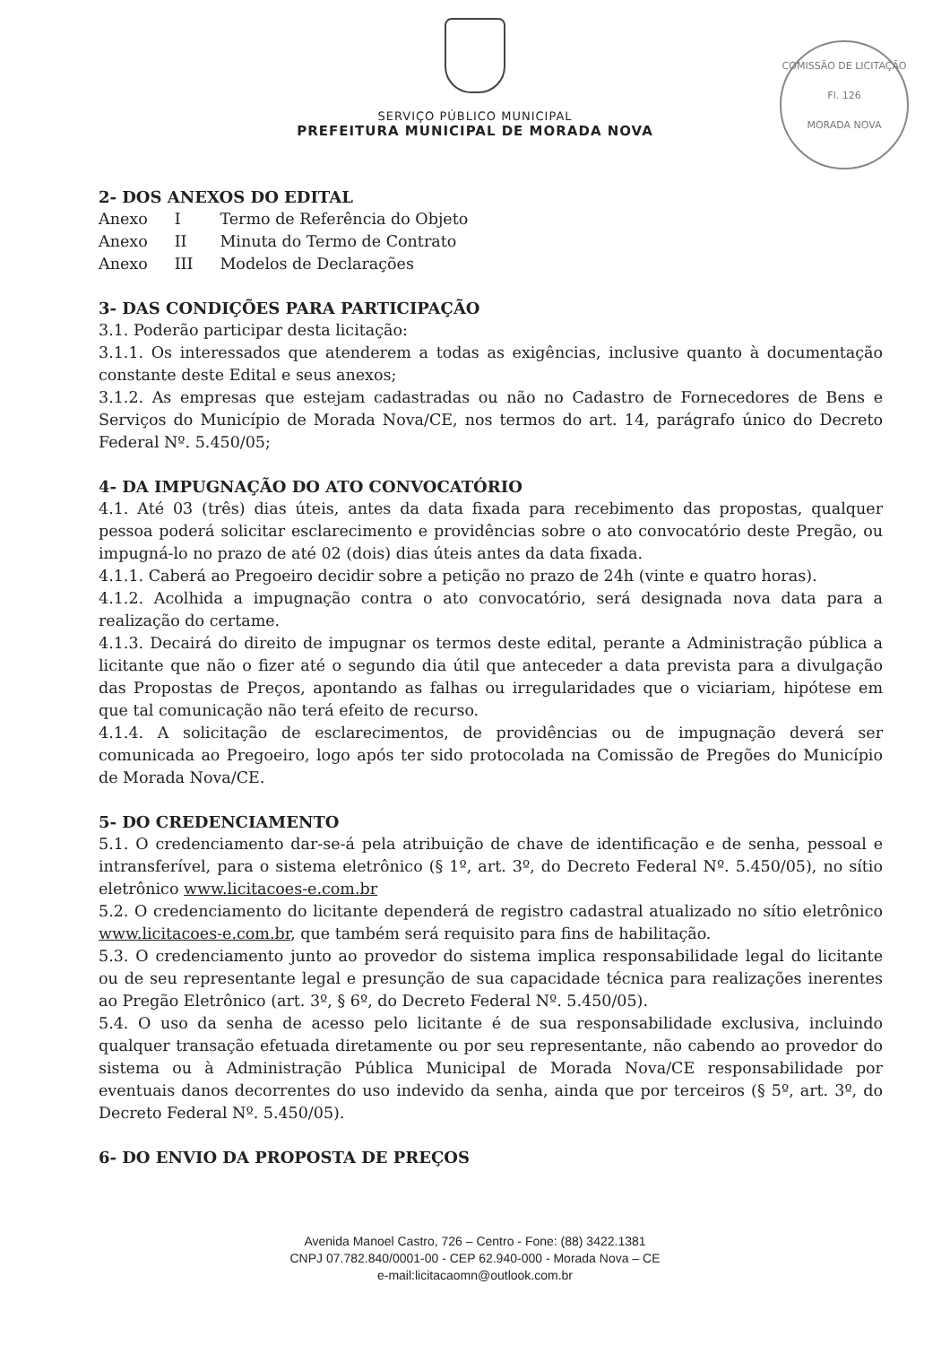COMISSÃO DE LICITAÇÃO
Fl. 126
MORADA NOVA
SERVIÇO PÚBLICO MUNICIPAL
PREFEITURA MUNICIPAL DE MORADA NOVA
2- DOS ANEXOS DO EDITAL
| Anexo | I | Termo de Referência do Objeto |
| Anexo | II | Minuta do Termo de Contrato |
| Anexo | III | Modelos de Declarações |
3- DAS CONDIÇÕES PARA PARTICIPAÇÃO
3.1. Poderão participar desta licitação:
3.1.1. Os interessados que atenderem a todas as exigências, inclusive quanto à documentação constante deste Edital e seus anexos;
3.1.2. As empresas que estejam cadastradas ou não no Cadastro de Fornecedores de Bens e Serviços do Município de Morada Nova/CE, nos termos do art. 14, parágrafo único do Decreto Federal Nº. 5.450/05;
4- DA IMPUGNAÇÃO DO ATO CONVOCATÓRIO
4.1. Até 03 (três) dias úteis, antes da data fixada para recebimento das propostas, qualquer pessoa poderá solicitar esclarecimento e providências sobre o ato convocatório deste Pregão, ou impugná-lo no prazo de até 02 (dois) dias úteis antes da data fixada.
4.1.1. Caberá ao Pregoeiro decidir sobre a petição no prazo de 24h (vinte e quatro horas).
4.1.2. Acolhida a impugnação contra o ato convocatório, será designada nova data para a realização do certame.
4.1.3. Decairá do direito de impugnar os termos deste edital, perante a Administração pública a licitante que não o fizer até o segundo dia útil que anteceder a data prevista para a divulgação das Propostas de Preços, apontando as falhas ou irregularidades que o viciariam, hipótese em que tal comunicação não terá efeito de recurso.
4.1.4. A solicitação de esclarecimentos, de providências ou de impugnação deverá ser comunicada ao Pregoeiro, logo após ter sido protocolada na Comissão de Pregões do Município de Morada Nova/CE.
5- DO CREDENCIAMENTO
5.1. O credenciamento dar-se-á pela atribuição de chave de identificação e de senha, pessoal e intransferível, para o sistema eletrônico (§ 1º, art. 3º, do Decreto Federal Nº. 5.450/05), no sítio eletrônico www.licitacoes-e.com.br
5.2. O credenciamento do licitante dependerá de registro cadastral atualizado no sítio eletrônico www.licitacoes-e.com.br, que também será requisito para fins de habilitação.
5.3. O credenciamento junto ao provedor do sistema implica responsabilidade legal do licitante ou de seu representante legal e presunção de sua capacidade técnica para realizações inerentes ao Pregão Eletrônico (art. 3º, § 6º, do Decreto Federal Nº. 5.450/05).
5.4. O uso da senha de acesso pelo licitante é de sua responsabilidade exclusiva, incluindo qualquer transação efetuada diretamente ou por seu representante, não cabendo ao provedor do sistema ou à Administração Pública Municipal de Morada Nova/CE responsabilidade por eventuais danos decorrentes do uso indevido da senha, ainda que por terceiros (§ 5º, art. 3º, do Decreto Federal Nº. 5.450/05).
6- DO ENVIO DA PROPOSTA DE PREÇOS
Avenida Manoel Castro, 726 – Centro - Fone: (88) 3422.1381
CNPJ 07.782.840/0001-00 - CEP 62.940-000 - Morada Nova – CE
e-mail:licitacaomn@outlook.com.br